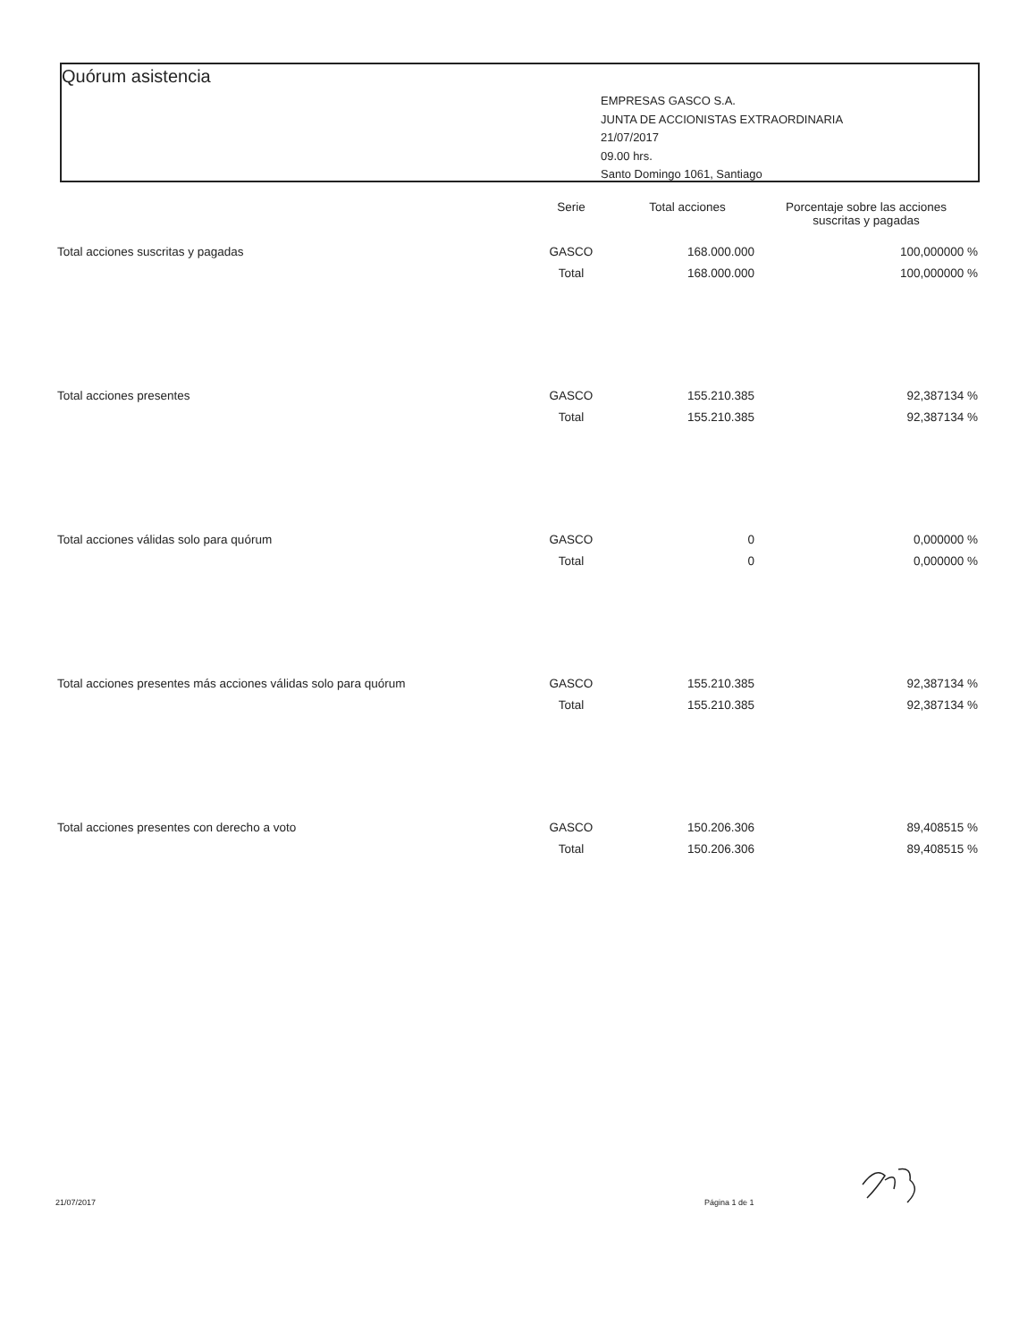Quórum asistencia
EMPRESAS GASCO S.A.
JUNTA DE ACCIONISTAS EXTRAORDINARIA
21/07/2017
09.00 hrs.
Santo Domingo 1061, Santiago
| | Serie | Total acciones | Porcentaje sobre las acciones suscritas y pagadas |
| --- | --- | --- | --- |
| Total acciones suscritas y pagadas | GASCO | 168.000.000 | 100,000000 % |
| | Total | 168.000.000 | 100,000000 % |
| Total acciones presentes | GASCO | 155.210.385 | 92,387134 % |
| | Total | 155.210.385 | 92,387134 % |
| Total acciones válidas solo para quórum | GASCO | 0 | 0,000000 % |
| | Total | 0 | 0,000000 % |
| Total acciones presentes más acciones válidas solo para quórum | GASCO | 155.210.385 | 92,387134 % |
| | Total | 155.210.385 | 92,387134 % |
| Total acciones presentes con derecho a voto | GASCO | 150.206.306 | 89,408515 % |
| | Total | 150.206.306 | 89,408515 % |
21/07/2017 Página 1 de 1